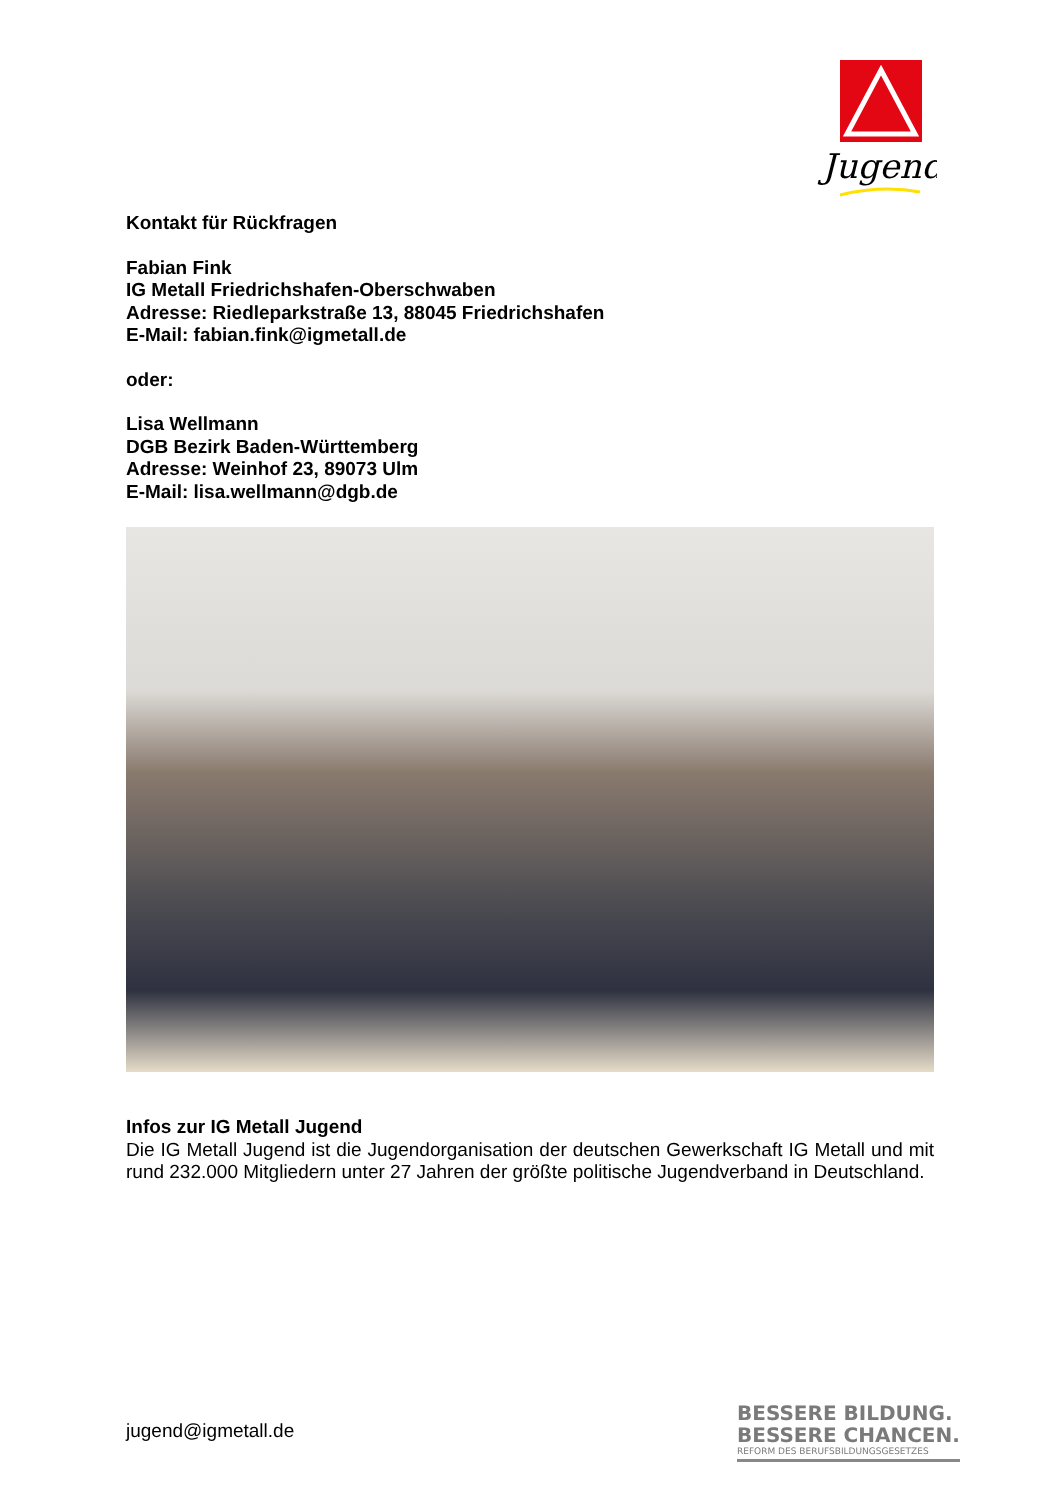Jugend !
Kontakt für Rückfragen
Fabian Fink
IG Metall Friedrichshafen-Oberschwaben
Adresse: Riedleparkstraße 13, 88045 Friedrichshafen
E-Mail: fabian.fink@igmetall.de
oder:
Lisa Wellmann
DGB Bezirk Baden-Württemberg
Adresse: Weinhof 23, 89073 Ulm
E-Mail: lisa.wellmann@dgb.de
Infos zur IG Metall Jugend
Die IG Metall Jugend ist die Jugendorganisation der deutschen Gewerkschaft IG Metall und mit rund 232.000 Mitgliedern unter 27 Jahren der größte politische Jugendverband in Deutschland.
jugend@igmetall.de
BESSERE BILDUNG.
BESSERE CHANCEN.
REFORM DES BERUFSBILDUNGSGESETZES